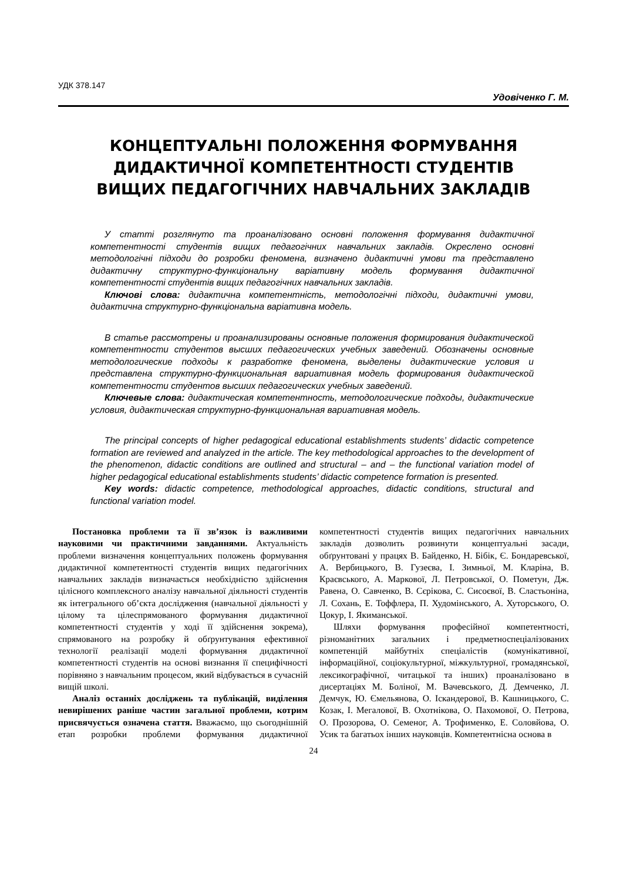УДК 378.147
Удовіченко Г. М.
КОНЦЕПТУАЛЬНІ ПОЛОЖЕННЯ ФОРМУВАННЯ
ДИДАКТИЧНОЇ КОМПЕТЕНТНОСТІ СТУДЕНТІВ
ВИЩИХ ПЕДАГОГІЧНИХ НАВЧАЛЬНИХ ЗАКЛАДІВ
У статті розглянуто та проаналізовано основні положення формування дидактичної компетентності студентів вищих педагогічних навчальних закладів. Окреслено основні методологічні підходи до розробки феномена, визначено дидактичні умови та представлено дидактичну структурно-функціональну варіативну модель формування дидактичної компетентності студентів вищих педагогічних навчальних закладів.
Ключові слова: дидактична компетентність, методологічні підходи, дидактичні умови, дидактична структурно-функціональна варіативна модель.
В статье рассмотрены и проанализированы основные положения формирования дидактической компетентности студентов высших педагогических учебных заведений. Обозначены основные методологические подходы к разработке феномена, выделены дидактические условия и представлена структурно-функциональная вариативная модель формирования дидактической компетентности студентов высших педагогических учебных заведений.
Ключевые слова: дидактическая компетентность, методологические подходы, дидактические условия, дидактическая структурно-функциональная вариативная модель.
The principal concepts of higher pedagogical educational establishments students’ didactic competence formation are reviewed and analyzed in the article. The key methodological approaches to the development of the phenomenon, didactic conditions are outlined and structural – and – the functional variation model of higher pedagogical educational establishments students’ didactic competence formation is presented.
Key words: didactic competence, methodological approaches, didactic conditions, structural and functional variation model.
Постановка проблеми та її зв’язок із важливими науковими чи практичними завданнями. Актуальність проблеми визначення концептуальних положень формування дидактичної компетентності студентів вищих педагогічних навчальних закладів визначається необхідністю здійснення цілісного комплексного аналізу навчальної діяльності студентів як інтегрального об’єкта дослідження (навчальної діяльності у цілому та цілеспрямованого формування дидактичної компетентності студентів у ході її здійснення зокрема), спрямованого на розробку й обґрунтування ефективної технології реалізації моделі формування дидактичної компетентності студентів на основі визнання її специфічності порівняно з навчальним процесом, який відбувається в сучасній вищій школі.
Аналіз останніх досліджень та публікацій, виділення невирішених раніше частин загальної проблеми, котрим присвячується означена стаття. Вважаємо, що сьогоднішній етап розробки проблеми формування дидактичної компетентності студентів вищих педагогічних навчальних закладів дозволить розвинути концептуальні засади, обґрунтовані у працях В. Байденко, Н. Бібік, Є. Бондаревської, А. Вербицького, В. Гузеєва, І. Зимньої, М. Кларіна, В. Краєвського, А. Маркової, Л. Петровської, О. Пометун, Дж. Равена, О. Савченко, В. Сєрікова, С. Сисоєвої, В. Сластьоніна, Л. Сохань, Е. Тоффлера, П. Худомінського, А. Хуторського, О. Цокур, І. Якиманської.
Шляхи формування професійної компетентності, різноманітних загальних і предметноспеціалізованих компетенцій майбутніх спеціалістів (комунікативної, інформаційної, соціокультурної, міжкультурної, громадянської, лексикографічної, читацької та інших) проаналізовано в дисертаціях М. Боліної, М. Вачевського, Д. Демченко, Л. Демчук, Ю. Ємельянова, О. Іскандерової, В. Кашницького, С. Козак, І. Мегалової, В. Охотнікова, О. Пахомової, О. Петрова, О. Прозорова, О. Семеног, А. Трофименко, Е. Соловйова, О. Усик та багатьох інших науковців. Компетентнісна основа в
24